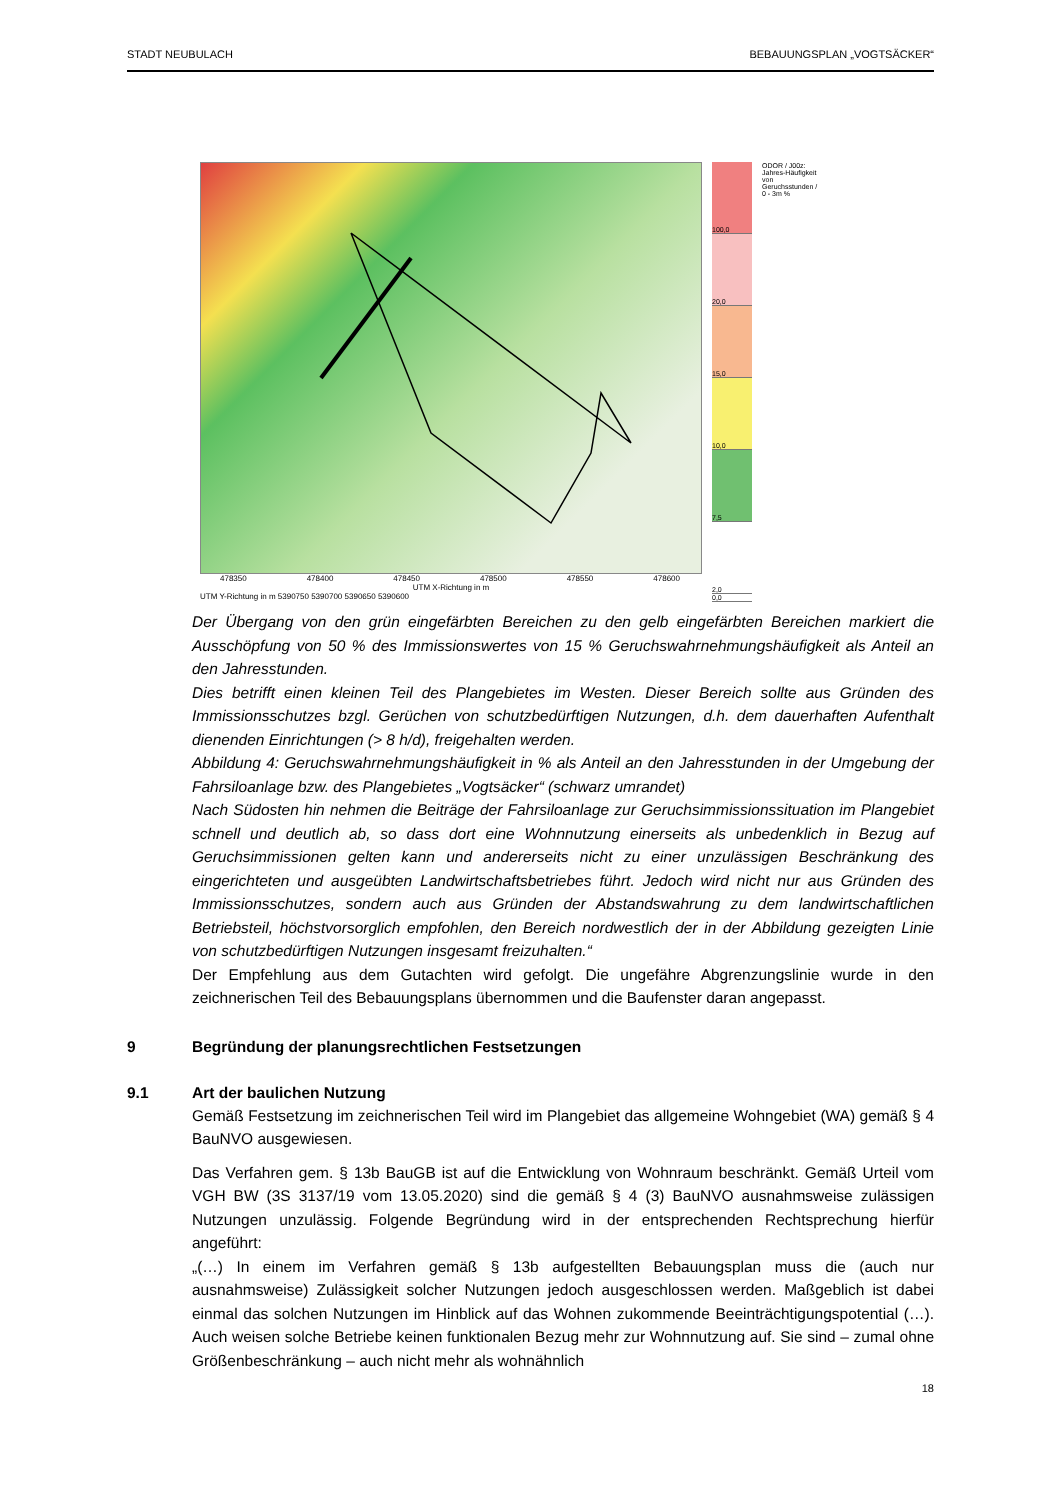STADT NEUBULACH BEBAUUNGSPLAN „VOGTSÄCKER“
478350 478400 478450 478500 478550 478600
UTM X-Richtung in m
UTM Y-Richtung in m 5390750 5390700 5390650 5390600
100,0
20,0
15,0
10,0
7,5
2,0
0,0
ODOR / J00z: Jahres-Häufigkeit von Geruchsstunden / 0 - 3m %
Der Übergang von den grün eingefärbten Bereichen zu den gelb eingefärbten Bereichen markiert die Ausschöpfung von 50 % des Immissionswertes von 15 % Geruchswahrnehmungshäufigkeit als Anteil an den Jahresstunden.
Dies betrifft einen kleinen Teil des Plangebietes im Westen. Dieser Bereich sollte aus Gründen des Immissionsschutzes bzgl. Gerüchen von schutzbedürftigen Nutzungen, d.h. dem dauerhaften Aufenthalt dienenden Einrichtungen (> 8 h/d), freigehalten werden.
Abbildung 4: Geruchswahrnehmungshäufigkeit in % als Anteil an den Jahresstunden in der Umgebung der Fahrsiloanlage bzw. des Plangebietes „Vogtsäcker“ (schwarz umrandet)
Nach Südosten hin nehmen die Beiträge der Fahrsiloanlage zur Geruchsimmissionssituation im Plangebiet schnell und deutlich ab, so dass dort eine Wohnnutzung einerseits als unbedenklich in Bezug auf Geruchsimmissionen gelten kann und andererseits nicht zu einer unzulässigen Beschränkung des eingerichteten und ausgeübten Landwirtschaftsbetriebes führt. Jedoch wird nicht nur aus Gründen des Immissionsschutzes, sondern auch aus Gründen der Abstandswahrung zu dem landwirtschaftlichen Betriebsteil, höchstvorsorglich empfohlen, den Bereich nordwestlich der in der Abbildung gezeigten Linie von schutzbedürftigen Nutzungen insgesamt freizuhalten.“
Der Empfehlung aus dem Gutachten wird gefolgt. Die ungefähre Abgrenzungslinie wurde in den zeichnerischen Teil des Bebauungsplans übernommen und die Baufenster daran angepasst.
9 Begründung der planungsrechtlichen Festsetzungen
9.1 Art der baulichen Nutzung
Gemäß Festsetzung im zeichnerischen Teil wird im Plangebiet das allgemeine Wohngebiet (WA) gemäß § 4 BauNVO ausgewiesen.
Das Verfahren gem. § 13b BauGB ist auf die Entwicklung von Wohnraum beschränkt. Gemäß Urteil vom VGH BW (3S 3137/19 vom 13.05.2020) sind die gemäß § 4 (3) BauNVO ausnahmsweise zulässigen Nutzungen unzulässig. Folgende Begründung wird in der entsprechenden Rechtsprechung hierfür angeführt:
„(…) In einem im Verfahren gemäß § 13b aufgestellten Bebauungsplan muss die (auch nur ausnahmsweise) Zulässigkeit solcher Nutzungen jedoch ausgeschlossen werden. Maßgeblich ist dabei einmal das solchen Nutzungen im Hinblick auf das Wohnen zukommende Beeinträchtigungspotential (…). Auch weisen solche Betriebe keinen funktionalen Bezug mehr zur Wohnnutzung auf. Sie sind – zumal ohne Größenbeschränkung – auch nicht mehr als wohnähnlich
18